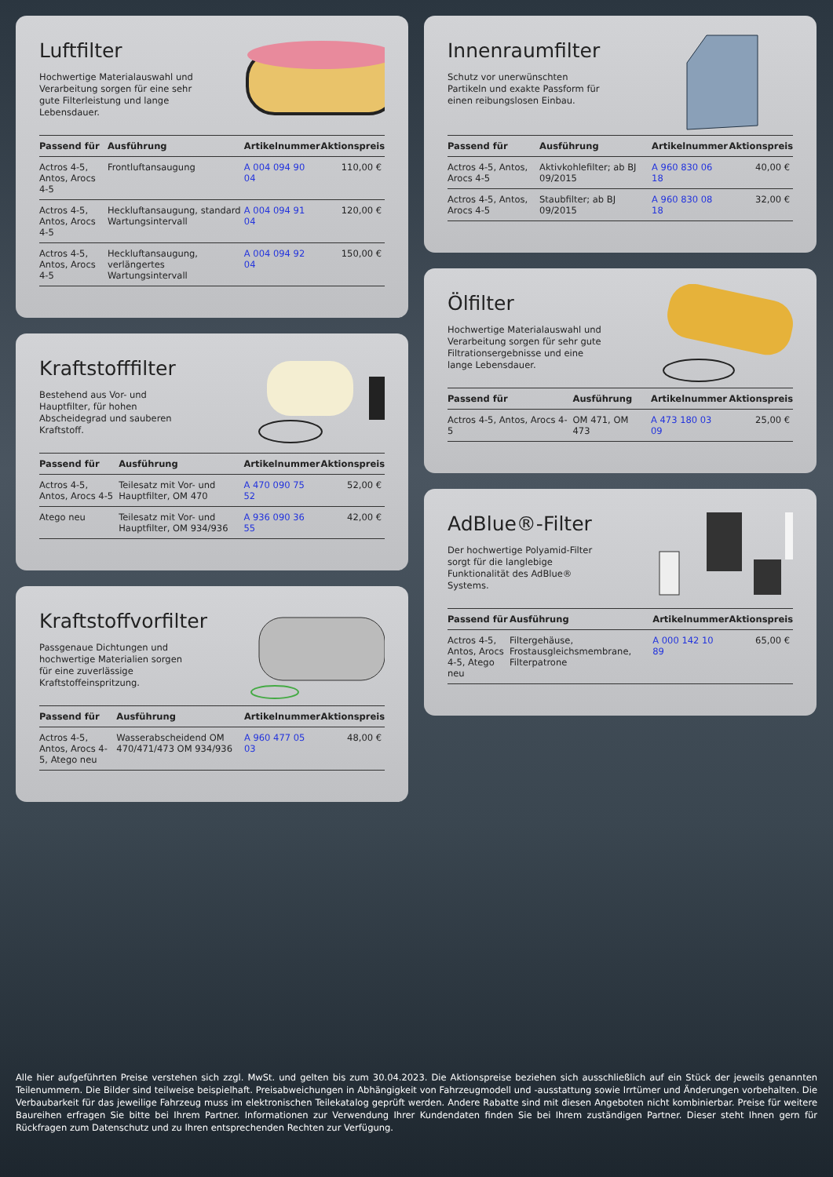Luftfilter
Hochwertige Materialauswahl und Verarbeitung sorgen für eine sehr gute Filterleistung und lange Lebensdauer.
| Passend für | Ausführung | Artikelnummer | Aktionspreis |
| --- | --- | --- | --- |
| Actros 4-5, Antos, Arocs 4-5 | Frontluftansaugung | A 004 094 90 04 | 110,00 € |
| Actros 4-5, Antos, Arocs 4-5 | Heckluftansaugung, standard Wartungsintervall | A 004 094 91 04 | 120,00 € |
| Actros 4-5, Antos, Arocs 4-5 | Heckluftansaugung, verlängertes Wartungsintervall | A 004 094 92 04 | 150,00 € |
Kraftstofffilter
Bestehend aus Vor- und Hauptfilter, für hohen Abscheidegrad und sauberen Kraftstoff.
| Passend für | Ausführung | Artikelnummer | Aktionspreis |
| --- | --- | --- | --- |
| Actros 4-5, Antos, Arocs 4-5 | Teilesatz mit Vor- und Hauptfilter, OM 470 | A 470 090 75 52 | 52,00 € |
| Atego neu | Teilesatz mit Vor- und Hauptfilter, OM 934/936 | A 936 090 36 55 | 42,00 € |
Kraftstoffvorfilter
Passgenaue Dichtungen und hochwertige Materialien sorgen für eine zuverlässige Kraftstoffeinspritzung.
| Passend für | Ausführung | Artikelnummer | Aktionspreis |
| --- | --- | --- | --- |
| Actros 4-5, Antos, Arocs 4-5, Atego neu | Wasserabscheidend OM 470/471/473 OM 934/936 | A 960 477 05 03 | 48,00 € |
Innenraumfilter
Schutz vor unerwünschten Partikeln und exakte Passform für einen reibungslosen Einbau.
| Passend für | Ausführung | Artikelnummer | Aktionspreis |
| --- | --- | --- | --- |
| Actros 4-5, Antos, Arocs 4-5 | Aktivkohlefilter; ab BJ 09/2015 | A 960 830 06 18 | 40,00 € |
| Actros 4-5, Antos, Arocs 4-5 | Staubfilter; ab BJ 09/2015 | A 960 830 08 18 | 32,00 € |
Ölfilter
Hochwertige Materialauswahl und Verarbeitung sorgen für sehr gute Filtrationsergebnisse und eine lange Lebensdauer.
| Passend für | Ausführung | Artikelnummer | Aktionspreis |
| --- | --- | --- | --- |
| Actros 4-5, Antos, Arocs 4-5 | OM 471, OM 473 | A 473 180 03 09 | 25,00 € |
AdBlue®-Filter
Der hochwertige Polyamid-Filter sorgt für die langlebige Funktionalität des AdBlue® Systems.
| Passend für | Ausführung | Artikelnummer | Aktionspreis |
| --- | --- | --- | --- |
| Actros 4-5, Antos, Arocs 4-5, Atego neu | Filtergehäuse, Frostausgleichsmembrane, Filterpatrone | A 000 142 10 89 | 65,00 € |
Alle hier aufgeführten Preise verstehen sich zzgl. MwSt. und gelten bis zum 30.04.2023. Die Aktionspreise beziehen sich ausschließlich auf ein Stück der jeweils genannten Teilenummern. Die Bilder sind teilweise beispielhaft. Preisabweichungen in Abhängigkeit von Fahrzeugmodell und -ausstattung sowie Irrtümer und Änderungen vorbehalten. Die Verbaubarkeit für das jeweilige Fahrzeug muss im elektronischen Teilekatalog geprüft werden. Andere Rabatte sind mit diesen Angeboten nicht kombinierbar. Preise für weitere Baureihen erfragen Sie bitte bei Ihrem Partner. Informationen zur Verwendung Ihrer Kundendaten finden Sie bei Ihrem zuständigen Partner. Dieser steht Ihnen gern für Rückfragen zum Datenschutz und zu Ihren entsprechenden Rechten zur Verfügung.